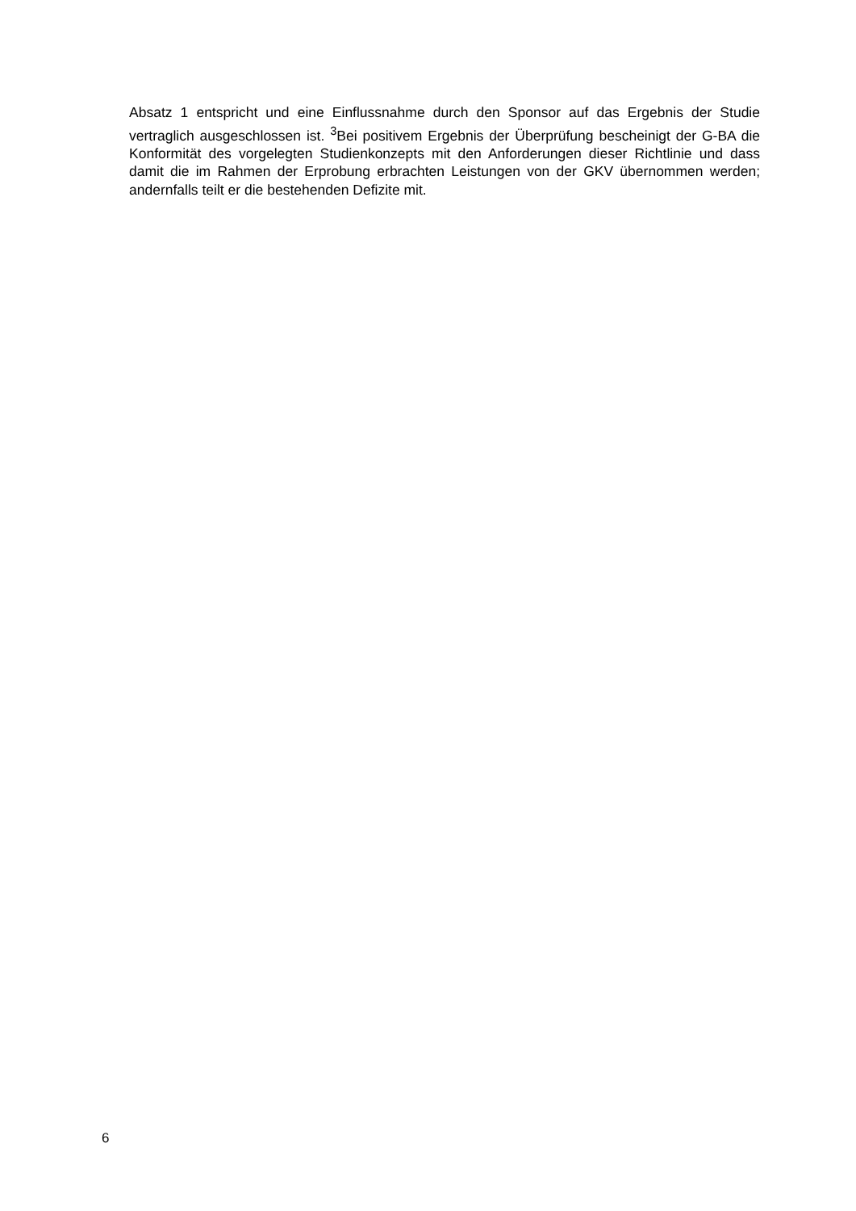Absatz 1 entspricht und eine Einflussnahme durch den Sponsor auf das Ergebnis der Studie vertraglich ausgeschlossen ist. <sup>3</sup>Bei positivem Ergebnis der Überprüfung bescheinigt der G-BA die Konformität des vorgelegten Studienkonzepts mit den Anforderungen dieser Richtlinie und dass damit die im Rahmen der Erprobung erbrachten Leistungen von der GKV übernommen werden; andernfalls teilt er die bestehenden Defizite mit.
6